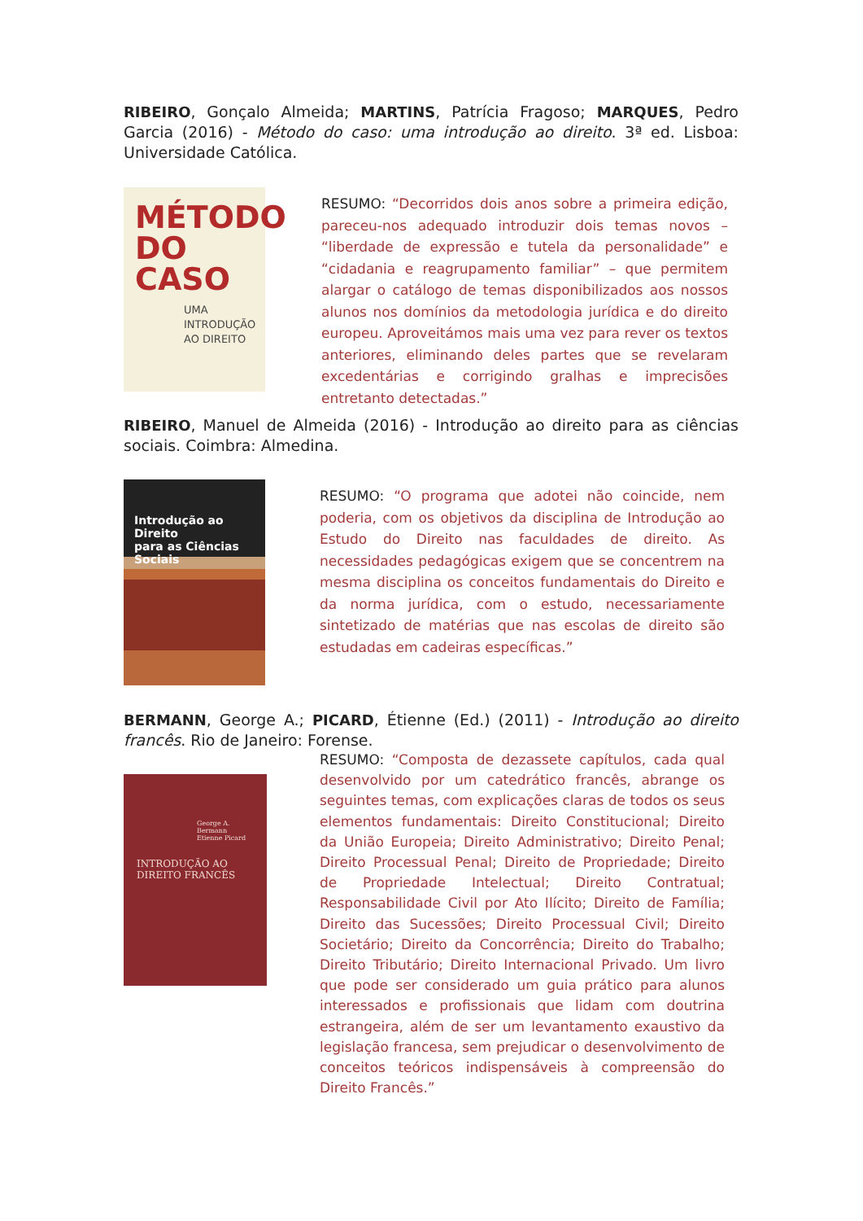RIBEIRO, Gonçalo Almeida; MARTINS, Patrícia Fragoso; MARQUES, Pedro Garcia (2016) - Método do caso: uma introdução ao direito. 3ª ed. Lisboa: Universidade Católica.
MÉTODO
DO
CASO
UMA
INTRODUÇÃO
AO DIREITO
RESUMO: “Decorridos dois anos sobre a primeira edição, pareceu-nos adequado introduzir dois temas novos – “liberdade de expressão e tutela da personalidade” e “cidadania e reagrupamento familiar” – que permitem alargar o catálogo de temas disponibilizados aos nossos alunos nos domínios da metodologia jurídica e do direito europeu. Aproveitámos mais uma vez para rever os textos anteriores, eliminando deles partes que se revelaram excedentárias e corrigindo gralhas e imprecisões entretanto detectadas.”
RIBEIRO, Manuel de Almeida (2016) - Introdução ao direito para as ciências sociais. Coimbra: Almedina.
Introdução ao Direito
para as Ciências Sociais
RESUMO: “O programa que adotei não coincide, nem poderia, com os objetivos da disciplina de Introdução ao Estudo do Direito nas faculdades de direito. As necessidades pedagógicas exigem que se concentrem na mesma disciplina os conceitos fundamentais do Direito e da norma jurídica, com o estudo, necessariamente sintetizado de matérias que nas escolas de direito são estudadas em cadeiras específicas.”
BERMANN, George A.; PICARD, Étienne (Ed.) (2011) - Introdução ao direito francês. Rio de Janeiro: Forense.
George A. Bermann
Etienne Picard
INTRODUÇÃO AO
DIREITO FRANCÊS
RESUMO: “Composta de dezassete capítulos, cada qual desenvolvido por um catedrático francês, abrange os seguintes temas, com explicações claras de todos os seus elementos fundamentais: Direito Constitucional; Direito da União Europeia; Direito Administrativo; Direito Penal; Direito Processual Penal; Direito de Propriedade; Direito de Propriedade Intelectual; Direito Contratual; Responsabilidade Civil por Ato Ilícito; Direito de Família; Direito das Sucessões; Direito Processual Civil; Direito Societário; Direito da Concorrência; Direito do Trabalho; Direito Tributário; Direito Internacional Privado. Um livro que pode ser considerado um guia prático para alunos interessados e profissionais que lidam com doutrina estrangeira, além de ser um levantamento exaustivo da legislação francesa, sem prejudicar o desenvolvimento de conceitos teóricos indispensáveis à compreensão do Direito Francês.”